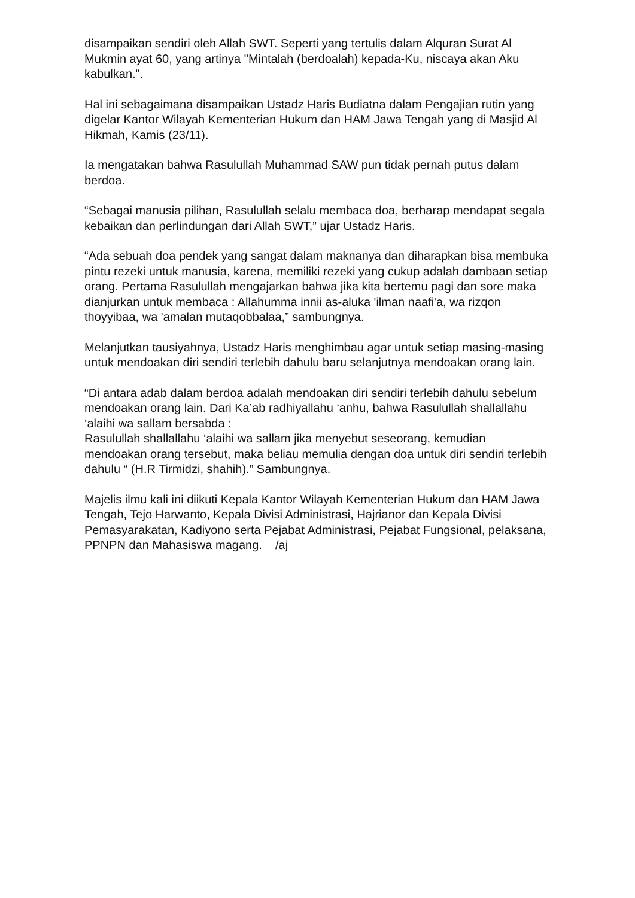disampaikan sendiri oleh Allah SWT. Seperti yang tertulis dalam Alquran Surat Al Mukmin ayat 60, yang artinya "Mintalah (berdoalah) kepada-Ku, niscaya akan Aku kabulkan.".
Hal ini sebagaimana disampaikan Ustadz Haris Budiatna dalam Pengajian rutin yang digelar Kantor Wilayah Kementerian Hukum dan HAM Jawa Tengah yang di Masjid Al Hikmah, Kamis (23/11).
Ia mengatakan bahwa Rasulullah Muhammad SAW pun tidak pernah putus dalam berdoa.
“Sebagai manusia pilihan, Rasulullah selalu membaca doa, berharap mendapat segala kebaikan dan perlindungan dari Allah SWT,” ujar Ustadz Haris.
“Ada sebuah doa pendek yang sangat dalam maknanya dan diharapkan bisa membuka pintu rezeki untuk manusia, karena, memiliki rezeki yang cukup adalah dambaan setiap orang. Pertama Rasulullah mengajarkan bahwa jika kita bertemu pagi dan sore maka dianjurkan untuk membaca : Allahumma innii as-aluka 'ilman naafi'a, wa rizqon thoyyibaa, wa 'amalan mutaqobbalaa,” sambungnya.
Melanjutkan tausiyahnya, Ustadz Haris menghimbau agar untuk setiap masing-masing untuk mendoakan diri sendiri terlebih dahulu baru selanjutnya mendoakan orang lain.
“Di antara adab dalam berdoa adalah mendoakan diri sendiri terlebih dahulu sebelum mendoakan orang lain. Dari Ka’ab radhiyallahu ‘anhu, bahwa Rasulullah shallallahu ‘alaihi wa sallam bersabda :
Rasulullah shallallahu ‘alaihi wa sallam jika menyebut seseorang, kemudian mendoakan orang tersebut, maka beliau memulia dengan doa untuk diri sendiri terlebih dahulu “ (H.R Tirmidzi, shahih).” Sambungnya.
Majelis ilmu kali ini diikuti Kepala Kantor Wilayah Kementerian Hukum dan HAM Jawa Tengah, Tejo Harwanto, Kepala Divisi Administrasi, Hajrianor dan Kepala Divisi Pemasyarakatan, Kadiyono serta Pejabat Administrasi, Pejabat Fungsional, pelaksana, PPNPN dan Mahasiswa magang. /aj